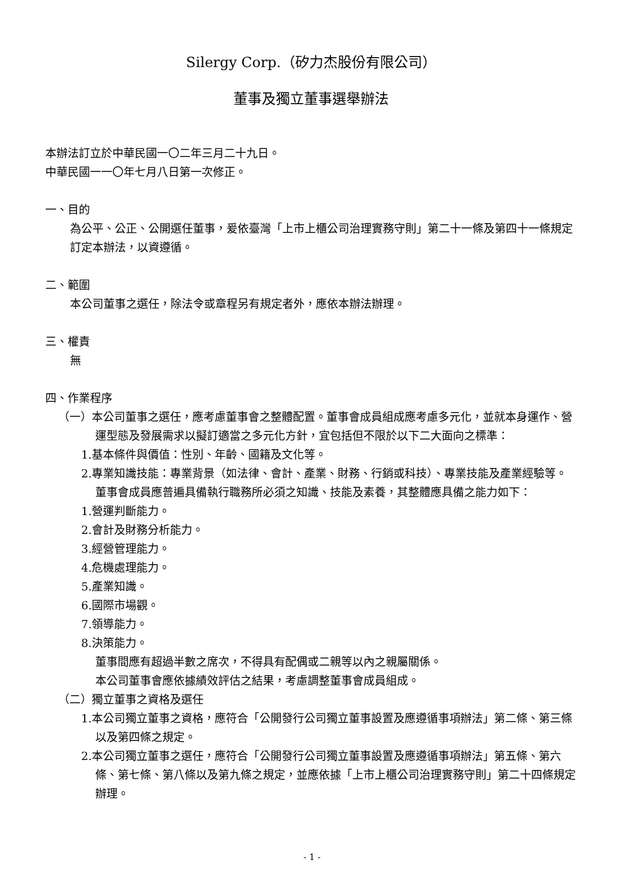Silergy Corp.（矽力杰股份有限公司）
董事及獨立董事選舉辦法
本辦法訂立於中華民國一〇二年三月二十九日。
中華民國一一〇年七月八日第一次修正。
一、目的
為公平、公正、公開選任董事，爰依臺灣「上市上櫃公司治理實務守則」第二十一條及第四十一條規定訂定本辦法，以資遵循。
二、範圍
本公司董事之選任，除法令或章程另有規定者外，應依本辦法辦理。
三、權責
無
四、作業程序
（一）本公司董事之選任，應考慮董事會之整體配置。董事會成員組成應考慮多元化，並就本身運作、營運型態及發展需求以擬訂適當之多元化方針，宜包括但不限於以下二大面向之標準：
1.基本條件與價值：性別、年齡、國籍及文化等。
2.專業知識技能：專業背景（如法律、會計、產業、財務、行銷或科技）、專業技能及產業經驗等。
董事會成員應普遍具備執行職務所必須之知識、技能及素養，其整體應具備之能力如下：
1.營運判斷能力。
2.會計及財務分析能力。
3.經營管理能力。
4.危機處理能力。
5.產業知識。
6.國際市場觀。
7.領導能力。
8.決策能力。
董事間應有超過半數之席次，不得具有配偶或二親等以內之親屬關係。
本公司董事會應依據績效評估之結果，考慮調整董事會成員組成。
（二）獨立董事之資格及選任
1.本公司獨立董事之資格，應符合「公開發行公司獨立董事設置及應遵循事項辦法」第二條、第三條以及第四條之規定。
2.本公司獨立董事之選任，應符合「公開發行公司獨立董事設置及應遵循事項辦法」第五條、第六條、第七條、第八條以及第九條之規定，並應依據「上市上櫃公司治理實務守則」第二十四條規定辦理。
- 1 -